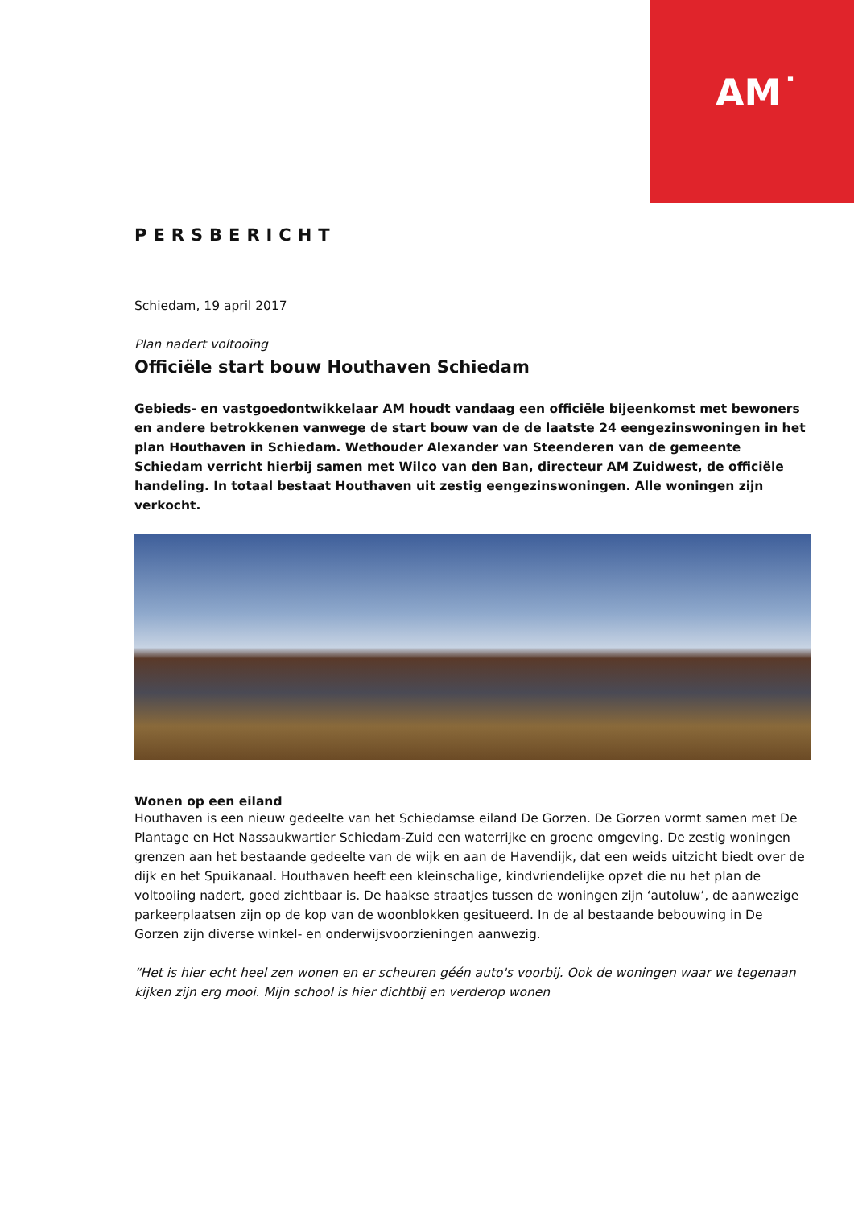AM˙
PERSBERICHT
Schiedam, 19 april 2017
Plan nadert voltooïng
Officiële start bouw Houthaven Schiedam
Gebieds- en vastgoedontwikkelaar AM houdt vandaag een officiële bijeenkomst met bewoners en andere betrokkenen vanwege de start bouw van de de laatste 24 eengezinswoningen in het plan Houthaven in Schiedam. Wethouder Alexander van Steenderen van de gemeente Schiedam verricht hierbij samen met Wilco van den Ban, directeur AM Zuidwest, de officiële handeling. In totaal bestaat Houthaven uit zestig eengezinswoningen. Alle woningen zijn verkocht.
Wonen op een eiland
Houthaven is een nieuw gedeelte van het Schiedamse eiland De Gorzen. De Gorzen vormt samen met De Plantage en Het Nassaukwartier Schiedam-Zuid een waterrijke en groene omgeving. De zestig woningen grenzen aan het bestaande gedeelte van de wijk en aan de Havendijk, dat een weids uitzicht biedt over de dijk en het Spuikanaal. Houthaven heeft een kleinschalige, kindvriendelijke opzet die nu het plan de voltooiing nadert, goed zichtbaar is. De haakse straatjes tussen de woningen zijn ‘autoluw’, de aanwezige parkeerplaatsen zijn op de kop van de woonblokken gesitueerd. In de al bestaande bebouwing in De Gorzen zijn diverse winkel- en onderwijsvoorzieningen aanwezig.
“Het is hier echt heel zen wonen en er scheuren géén auto's voorbij. Ook de woningen waar we tegenaan kijken zijn erg mooi. Mijn school is hier dichtbij en verderop wonen